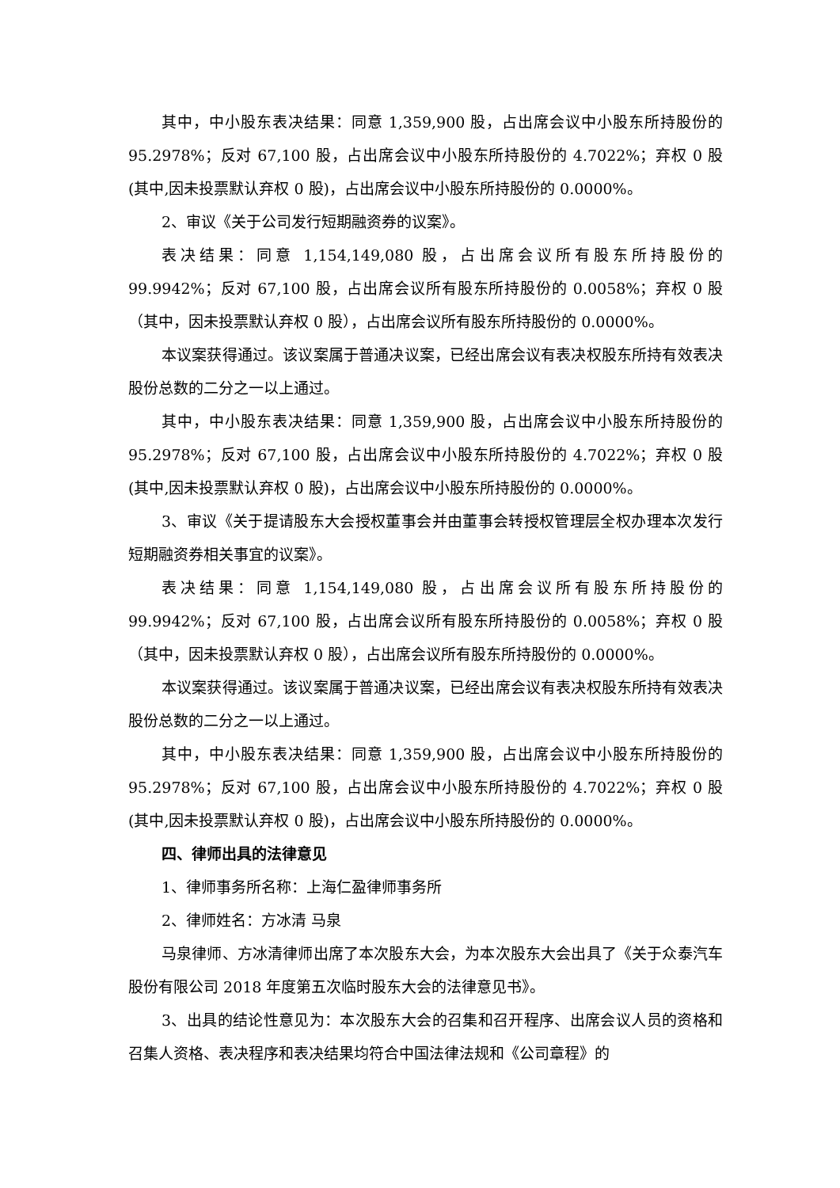其中，中小股东表决结果：同意 1,359,900 股，占出席会议中小股东所持股份的 95.2978%；反对 67,100 股，占出席会议中小股东所持股份的 4.7022%；弃权 0 股(其中,因未投票默认弃权 0 股)，占出席会议中小股东所持股份的 0.0000%。
2、审议《关于公司发行短期融资券的议案》。
表决结果：同意 1,154,149,080 股，占出席会议所有股东所持股份的 99.9942%；反对 67,100 股，占出席会议所有股东所持股份的 0.0058%；弃权 0 股（其中，因未投票默认弃权 0 股），占出席会议所有股东所持股份的 0.0000%。
本议案获得通过。该议案属于普通决议案，已经出席会议有表决权股东所持有效表决股份总数的二分之一以上通过。
其中，中小股东表决结果：同意 1,359,900 股，占出席会议中小股东所持股份的 95.2978%；反对 67,100 股，占出席会议中小股东所持股份的 4.7022%；弃权 0 股(其中,因未投票默认弃权 0 股)，占出席会议中小股东所持股份的 0.0000%。
3、审议《关于提请股东大会授权董事会并由董事会转授权管理层全权办理本次发行短期融资券相关事宜的议案》。
表决结果：同意 1,154,149,080 股，占出席会议所有股东所持股份的 99.9942%；反对 67,100 股，占出席会议所有股东所持股份的 0.0058%；弃权 0 股（其中，因未投票默认弃权 0 股），占出席会议所有股东所持股份的 0.0000%。
本议案获得通过。该议案属于普通决议案，已经出席会议有表决权股东所持有效表决股份总数的二分之一以上通过。
其中，中小股东表决结果：同意 1,359,900 股，占出席会议中小股东所持股份的 95.2978%；反对 67,100 股，占出席会议中小股东所持股份的 4.7022%；弃权 0 股(其中,因未投票默认弃权 0 股)，占出席会议中小股东所持股份的 0.0000%。
四、律师出具的法律意见
1、律师事务所名称：上海仁盈律师事务所
2、律师姓名：方冰清 马泉
马泉律师、方冰清律师出席了本次股东大会，为本次股东大会出具了《关于众泰汽车股份有限公司 2018 年度第五次临时股东大会的法律意见书》。
3、出具的结论性意见为：本次股东大会的召集和召开程序、出席会议人员的资格和召集人资格、表决程序和表决结果均符合中国法律法规和《公司章程》的